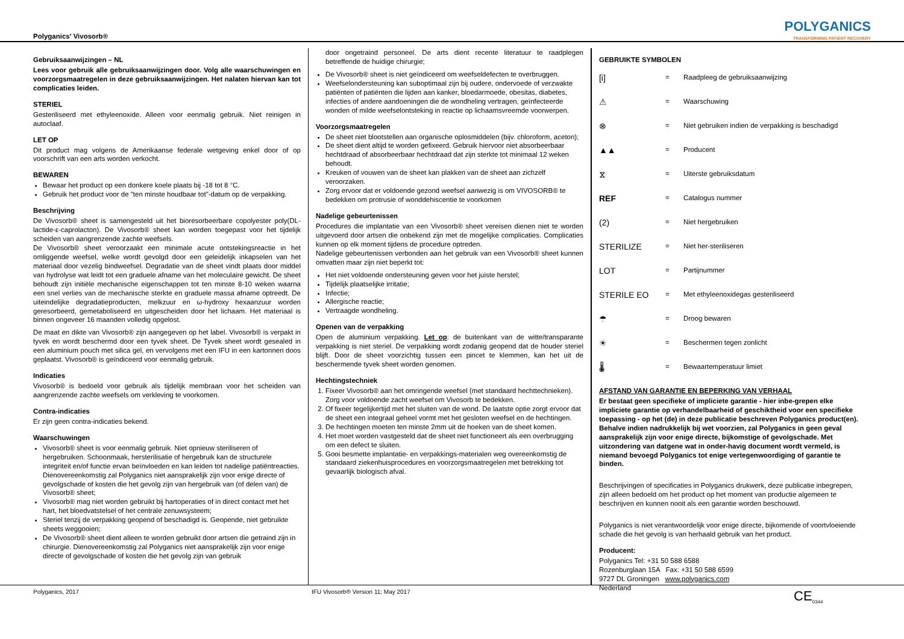Polyganics' Vivosorb®
POLYGANICS
TRANSFORMING PATIENT RECOVERY
Gebruiksaanwijzingen – NL
Lees voor gebruik alle gebruiksaanwijzingen door. Volg alle waarschuwingen en voorzorgsmaatregelen in deze gebruiksaanwijzingen. Het nalaten hiervan kan tot complicaties leiden.
STERIEL
Gesteriliseerd met ethyleenoxide. Alleen voor eenmalig gebruik. Niet reinigen in autoclaaf.
LET OP
Dit product mag volgens de Amerikaanse federale wetgeving enkel door of op voorschrift van een arts worden verkocht.
BEWAREN
Bewaar het product op een donkere koele plaats bij -18 tot 8 °C.
Gebruik het product voor de "ten minste houdbaar tot"-datum op de verpakking.
Beschrijving
De Vivosorb® sheet is samengesteld uit het bioresorbeerbare copolyester poly(DL-lactide-ε-caprolacton). De Vivosorb® sheet kan worden toegepast voor het tijdelijk scheiden van aangrenzende zachte weefsels.
De Vivosorb® sheet veroorzaakt een minimale acute ontstekingsreactie in het omliggende weefsel, welke wordt gevolgd door een geleidelijk inkapselen van het materiaal door vezelig bindweefsel. Degradatie van de sheet vindt plaats door middel van hydrolyse wat leidt tot een graduele afname van het moleculaire gewicht. De sheet behoudt zijn initiële mechanische eigenschappen tot ten minste 8-10 weken waarna een snel verlies van de mechanische sterkte en graduele massa afname optreedt. De uiteindelijke degradatieproducten, melkzuur en ω-hydroxy hexaanzuur worden geresorbeerd, gemetaboliseerd en uitgescheiden door het lichaam. Het materiaal is binnen ongeveer 16 maanden volledig opgelost.
De maat en dikte van Vivosorb® zijn aangegeven op het label. Vivosorb® is verpakt in tyvek en wordt beschermd door een tyvek sheet. De Tyvek sheet wordt gesealed in een aluminium pouch met silica gel, en vervolgens met een IFU in een kartonnen doos geplaatst. Vivosorb® is geïndiceerd voor eenmalig gebruik.
Indicaties
Vivosorb® is bedoeld voor gebruik als tijdelijk membraan voor het scheiden van aangrenzende zachte weefsels om verkleving te voorkomen.
Contra-indicaties
Er zijn geen contra-indicaties bekend.
Waarschuwingen
Vivosorb® sheet is voor eenmalig gebruik. Niet opnieuw steriliseren of hergebruiken. Schoonmaak, hersterilisatie of hergebruik kan de structurele integriteit en/of functie ervan beïnvloeden en kan leiden tot nadelige patiëntreacties. Dienovereenkomstig zal Polyganics niet aansprakelijk zijn voor enige directe of gevolgschade of kosten die het gevolg zijn van hergebruik van (of delen van) de Vivosorb® sheet;
Vivosorb® mag niet worden gebruikt bij hartoperaties of in direct contact met het hart, het bloedvatstelsel of het centrale zenuwsysteem;
Steriel tenzij de verpakking geopend of beschadigd is. Geopende, niet gebruikte sheets weggooien;
De Vivosorb® sheet dient alleen te worden gebruikt door artsen die getraind zijn in chirurgie. Dienovereenkomstig zal Polyganics niet aansprakelijk zijn voor enige directe of gevolgschade of kosten die het gevolg zijn van gebruik
door ongetraind personeel. De arts dient recente literatuur te raadplegen betreffende de huidige chirurgie;
De Vivosorb® sheet is niet geïndiceerd om weefseldefecten te overbruggen.
Weefselondersteuning kan suboptimaal zijn bij oudere, ondervoede of verzwakte patiënten of patiënten die lijden aan kanker, bloedarmoede, obesitas, diabetes, infecties of andere aandoeningen die de wondheling vertragen, geïnfecteerde wonden of milde weefselontsteking in reactie op lichaamsvreemde voorwerpen.
Voorzorgsmaatregelen
De sheet niet blootstellen aan organische oplosmiddelen (bijv. chloroform, aceton);
De sheet dient altijd te worden gefixeerd. Gebruik hiervoor niet absorbeerbaar hechtdraad of absorbeerbaar hechtdraad dat zijn sterkte tot minimaal 12 weken behoudt.
Kreuken of vouwen van de sheet kan plakken van de sheet aan zichzelf veroorzaken.
Zorg ervoor dat er voldoende gezond weefsel aanwezig is om VIVOSORB® te bedekken om protrusie of wonddehiscentie te voorkomen
Nadelige gebeurtenissen
Procedures die implantatie van een Vivosorb® sheet vereisen dienen niet te worden uitgevoerd door artsen die onbekend zijn met de mogelijke complicaties. Complicaties kunnen op elk moment tijdens de procedure optreden.
Nadelige gebeurtenissen verbonden aan het gebruik van een Vivosorb® sheet kunnen omvatten maar zijn niet beperkt tot:
Het niet voldoende ondersteuning geven voor het juiste herstel;
Tijdelijk plaatselijke irritatie;
Infectie;
Allergische reactie;
Vertraagde wondheling.
Openen van de verpakking
Open de aluminium verpakking. Let op: de buitenkant van de witte/transparante verpakking is niet steriel. De verpakking wordt zodanig geopend dat de houder steriel blijft. Door de sheet voorzichtig tussen een pincet te klemmen, kan het uit de beschermende tyvek sheet worden genomen.
Hechtingstechniek
1. Fixeer Vivosorb® aan het omringende weefsel (met standaard hechttechnieken). Zorg voor voldoende zacht weefsel om Vivosorb te bedekken.
2. Of fixeer tegelijkertijd met het sluiten van de wond. De laatste optie zorgt ervoor dat de sheet een integraal geheel vormt met het gesloten weefsel en de hechtingen.
3. De hechtingen moeten ten minste 2mm uit de hoeken van de sheet komen.
4. Het moet worden vastgesteld dat de sheet niet functioneert als een overbrugging om een defect te sluiten.
5. Gooi besmette implantatie- en verpakkings-materialen weg overeenkomstig de standaard ziekenhuisprocedures en voorzorgsmaatregelen met betrekking tot gevaarlijk biologisch afval.
GEBRUIKTE SYMBOLEN
[i] = Raadpleeg de gebruiksaanwijzing
⚠ = Waarschuwing
⊗ = Niet gebruiken indien de verpakking is beschadigd
▲▲ = Producent
⧖ = Uiterste gebruiksdatum
REF = Catalogus nummer
(2) = Niet hergebruiken
STERILIZE = Niet her-steriliseren
LOT = Partijnummer
STERILE EO = Met ethyleenoxidegas gesteriliseerd
☂ = Droog bewaren
☀ = Beschermen tegen zonlicht
🌡 = Bewaartemperatuur limiet
AFSTAND VAN GARANTIE EN BEPERKING VAN VERHAAL
Er bestaat geen specifieke of impliciete garantie - hier inbe-grepen elke impliciete garantie op verhandelbaarheid of geschiktheid voor een specifieke toepassing - op het (de) in deze publicatie beschreven Polyganics product(en). Behalve indien nadrukkelijk bij wet voorzien, zal Polyganics in geen geval aansprakelijk zijn voor enige directe, bijkomstige of gevolgschade. Met uitzondering van datgene wat in onder-havig document wordt vermeld, is niemand bevoegd Polyganics tot enige vertegenwoordiging of garantie te binden.
Beschrijvingen of specificaties in Polyganics drukwerk, deze publicatie inbegrepen, zijn alleen bedoeld om het product op het moment van productie algemeen te beschrijven en kunnen nooit als een garantie worden beschouwd.
Polyganics is niet verantwoordelijk voor enige directe, bijkomende of voortvloeiende schade die het gevolg is van herhaald gebruik van het product.
Producent:
Polyganics Tel: +31 50 588 6588
Rozenburglaan 15A Fax: +31 50 588 6599
9727 DL Groningen www.polyganics.com
Nederland
Polyganics, 2017 IFU Vivosorb® Version 11; May 2017 CE<sub>0344</sub>